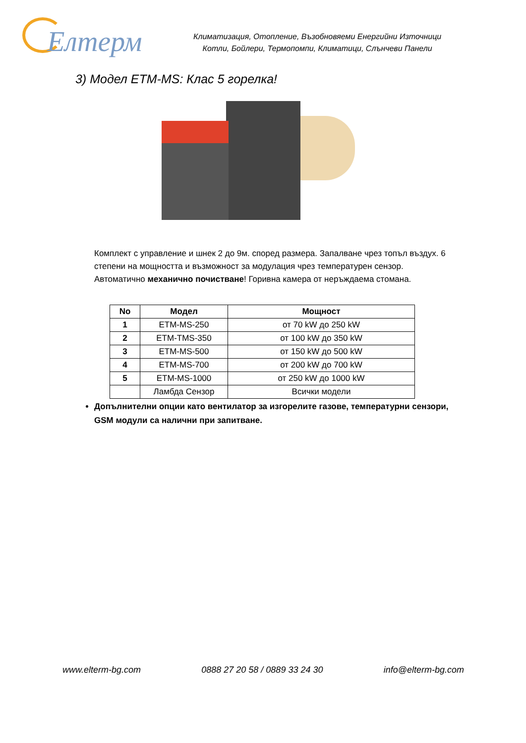Елтерм
Климатизация, Отопление, Възобновяеми Енергийни Източници
Котли, Бойлери, Термопомпи, Климатици, Слънчеви Панели
3) Модел ETM-MS: Клас 5 горелка!
Комплект с управление и шнек 2 до 9м. според размера. Запалване чрез топъл въздух. 6 степени на мощността и възможност за модулация чрез температурен сензор. Автоматично механично почистване! Горивна камера от неръждаема стомана.
| No | Модел | Мощност |
| --- | --- | --- |
| 1 | ETM-MS-250 | от 70 kW до 250 kW |
| 2 | ETM-TMS-350 | от 100 kW до 350 kW |
| 3 | ETM-MS-500 | от 150 kW до 500 kW |
| 4 | ETM-MS-700 | от 200 kW до 700 kW |
| 5 | ETM-MS-1000 | от 250 kW до 1000 kW |
| | Ламбда Сензор | Всички модели |
Допълнителни опции като вентилатор за изгорелите газове, температурни сензори, GSM модули са налични при запитване.
www.elterm-bg.com 0888 27 20 58 / 0889 33 24 30 info@elterm-bg.com